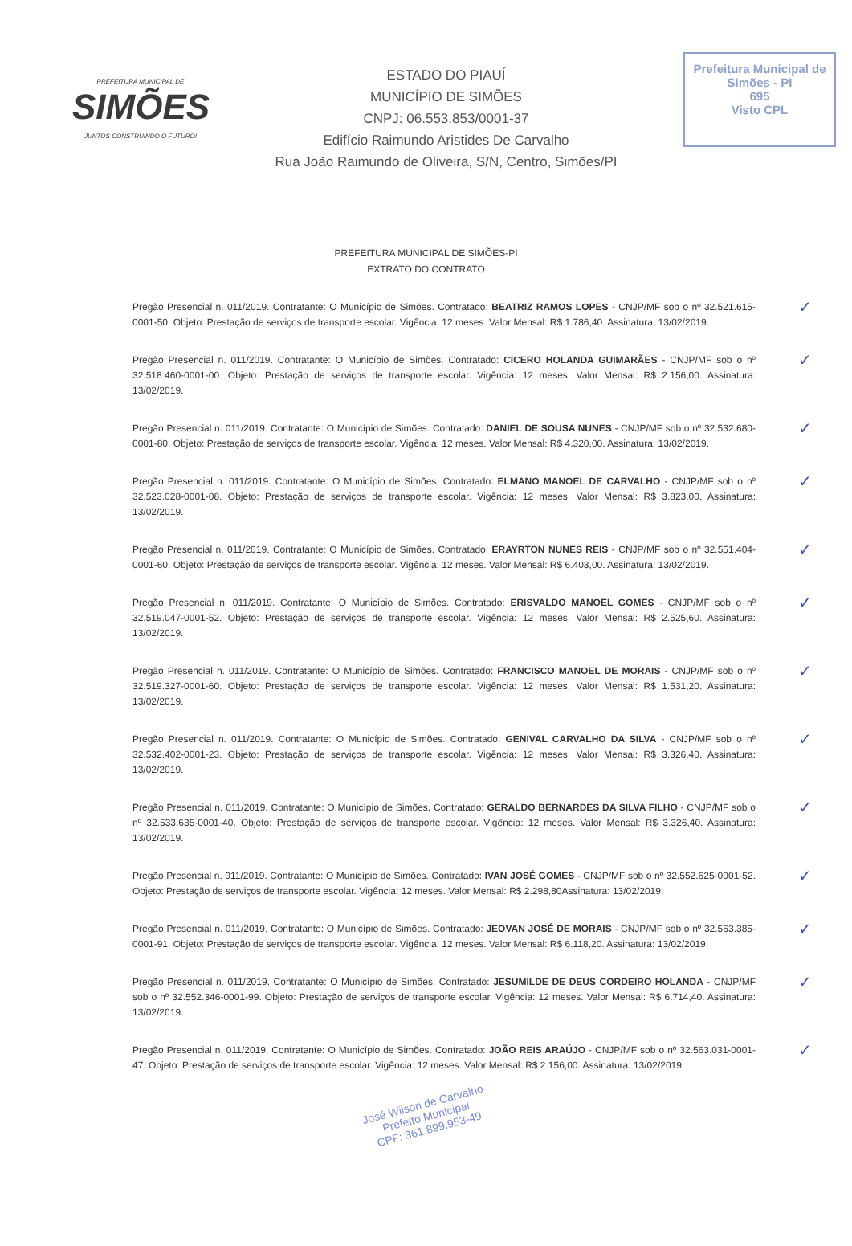PREFEITURA MUNICIPAL DE
SIMÕES
JUNTOS CONSTRUINDO O FUTURO!
ESTADO DO PIAUÍ
MUNICÍPIO DE SIMÕES
CNPJ: 06.553.853/0001-37
Edifício Raimundo Aristides De Carvalho
Rua João Raimundo de Oliveira, S/N, Centro, Simões/PI
Prefeitura Municipal de Simões - PI
695
Visto CPL
PREFEITURA MUNICIPAL DE SIMÕES-PI
EXTRATO DO CONTRATO
Pregão Presencial n. 011/2019. Contratante: O Município de Simões. Contratado: BEATRIZ RAMOS LOPES - CNJP/MF sob o nº 32.521.615-0001-50. Objeto: Prestação de serviços de transporte escolar. Vigência: 12 meses. Valor Mensal: R$ 1.786,40. Assinatura: 13/02/2019. ✓
Pregão Presencial n. 011/2019. Contratante: O Município de Simões. Contratado: CICERO HOLANDA GUIMARÃES - CNJP/MF sob o nº 32.518.460-0001-00. Objeto: Prestação de serviços de transporte escolar. Vigência: 12 meses. Valor Mensal: R$ 2.156,00. Assinatura: 13/02/2019. ✓
Pregão Presencial n. 011/2019. Contratante: O Município de Simões. Contratado: DANIEL DE SOUSA NUNES - CNJP/MF sob o nº 32.532.680-0001-80. Objeto: Prestação de serviços de transporte escolar. Vigência: 12 meses. Valor Mensal: R$ 4.320,00. Assinatura: 13/02/2019. ✓
Pregão Presencial n. 011/2019. Contratante: O Município de Simões. Contratado: ELMANO MANOEL DE CARVALHO - CNJP/MF sob o nº 32.523.028-0001-08. Objeto: Prestação de serviços de transporte escolar. Vigência: 12 meses. Valor Mensal: R$ 3.823,00. Assinatura: 13/02/2019. ✓
Pregão Presencial n. 011/2019. Contratante: O Município de Simões. Contratado: ERAYRTON NUNES REIS - CNJP/MF sob o nº 32.551.404-0001-60. Objeto: Prestação de serviços de transporte escolar. Vigência: 12 meses. Valor Mensal: R$ 6.403,00. Assinatura: 13/02/2019. ✓
Pregão Presencial n. 011/2019. Contratante: O Município de Simões. Contratado: ERISVALDO MANOEL GOMES - CNJP/MF sob o nº 32.519.047-0001-52. Objeto: Prestação de serviços de transporte escolar. Vigência: 12 meses. Valor Mensal: R$ 2.525,60. Assinatura: 13/02/2019. ✓
Pregão Presencial n. 011/2019. Contratante: O Município de Simões. Contratado: FRANCISCO MANOEL DE MORAIS - CNJP/MF sob o nº 32.519.327-0001-60. Objeto: Prestação de serviços de transporte escolar. Vigência: 12 meses. Valor Mensal: R$ 1.531,20. Assinatura: 13/02/2019. ✓
Pregão Presencial n. 011/2019. Contratante: O Município de Simões. Contratado: GENIVAL CARVALHO DA SILVA - CNJP/MF sob o nº 32.532.402-0001-23. Objeto: Prestação de serviços de transporte escolar. Vigência: 12 meses. Valor Mensal: R$ 3.326,40. Assinatura: 13/02/2019. ✓
Pregão Presencial n. 011/2019. Contratante: O Município de Simões. Contratado: GERALDO BERNARDES DA SILVA FILHO - CNJP/MF sob o nº 32.533.635-0001-40. Objeto: Prestação de serviços de transporte escolar. Vigência: 12 meses. Valor Mensal: R$ 3.326,40. Assinatura: 13/02/2019. ✓
Pregão Presencial n. 011/2019. Contratante: O Município de Simões. Contratado: IVAN JOSÉ GOMES - CNJP/MF sob o nº 32.552.625-0001-52. Objeto: Prestação de serviços de transporte escolar. Vigência: 12 meses. Valor Mensal: R$ 2.298,80Assinatura: 13/02/2019. ✓
Pregão Presencial n. 011/2019. Contratante: O Município de Simões. Contratado: JEOVAN JOSÉ DE MORAIS - CNJP/MF sob o nº 32.563.385-0001-91. Objeto: Prestação de serviços de transporte escolar. Vigência: 12 meses. Valor Mensal: R$ 6.118,20. Assinatura: 13/02/2019. ✓
Pregão Presencial n. 011/2019. Contratante: O Município de Simões. Contratado: JESUMILDE DE DEUS CORDEIRO HOLANDA - CNJP/MF sob o nº 32.552.346-0001-99. Objeto: Prestação de serviços de transporte escolar. Vigência: 12 meses. Valor Mensal: R$ 6.714,40. Assinatura: 13/02/2019. ✓
Pregão Presencial n. 011/2019. Contratante: O Município de Simões. Contratado: JOÃO REIS ARAÚJO - CNJP/MF sob o nº 32.563.031-0001-47. Objeto: Prestação de serviços de transporte escolar. Vigência: 12 meses. Valor Mensal: R$ 2.156,00. Assinatura: 13/02/2019. ✓
José Wilson de Carvalho
Prefeito Municipal
CPF: 361.899.953-49